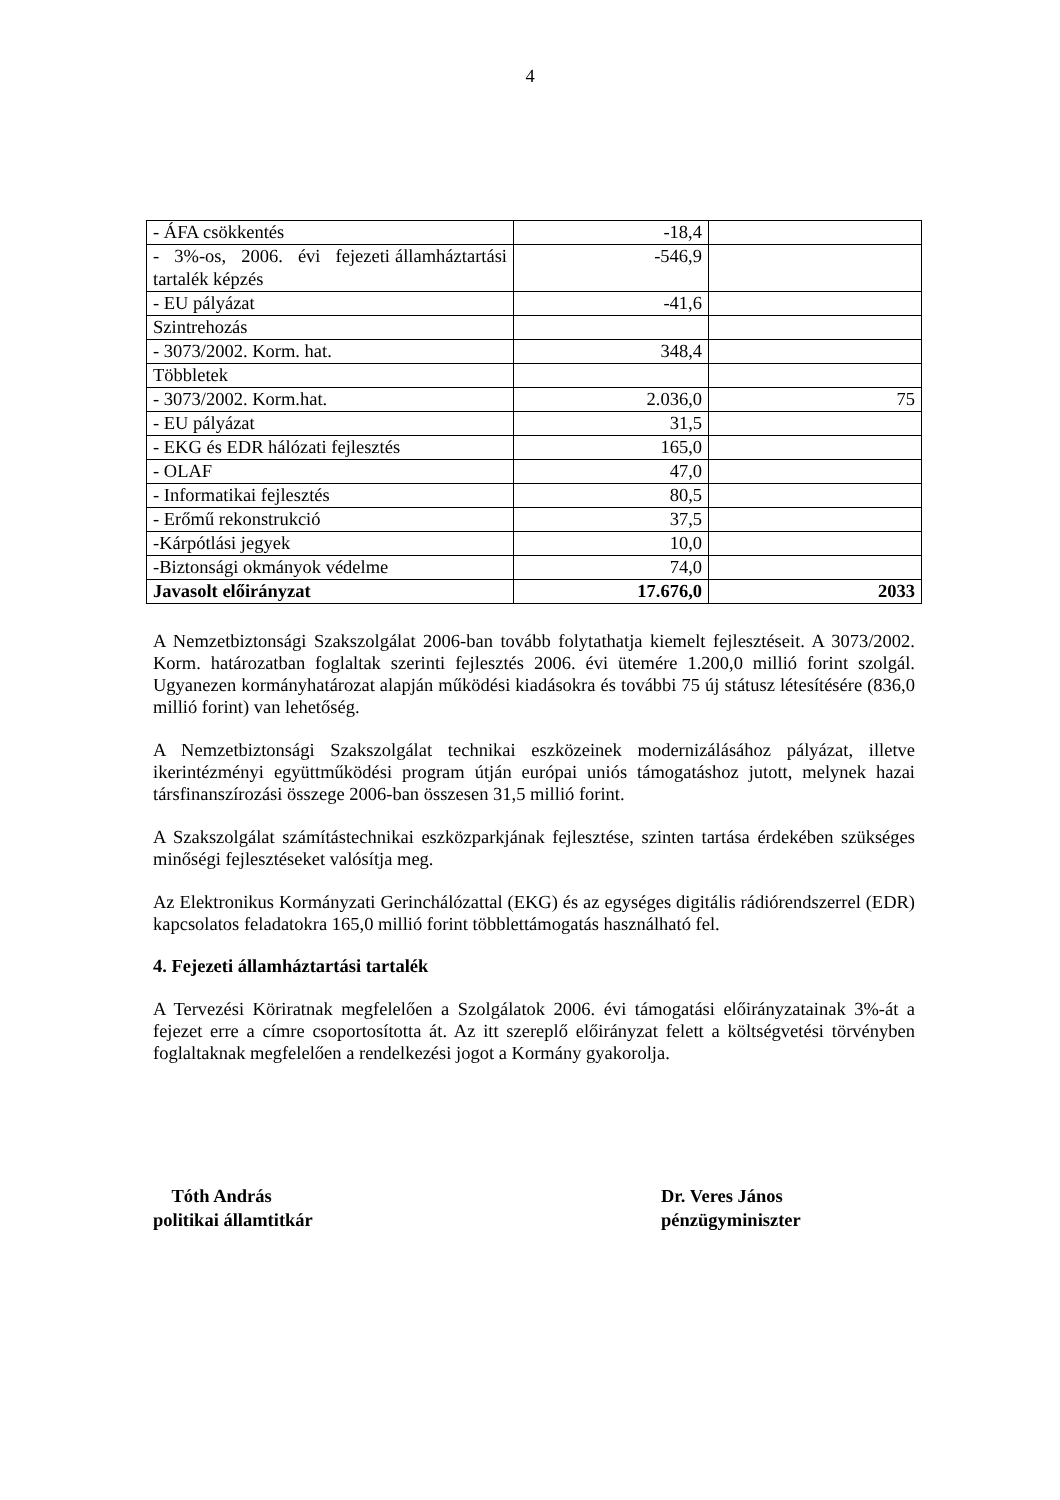4
| - ÁFA csökkentés | -18,4 | |
| - 3%-os, 2006. évi fejezeti államháztartási tartalék képzés | -546,9 | |
| - EU pályázat | -41,6 | |
| Szintrehozás | | |
| - 3073/2002. Korm. hat. | 348,4 | |
| Többletek | | |
| - 3073/2002. Korm.hat. | 2.036,0 | 75 |
| - EU pályázat | 31,5 | |
| - EKG és EDR hálózati fejlesztés | 165,0 | |
| - OLAF | 47,0 | |
| - Informatikai fejlesztés | 80,5 | |
| - Erőmű rekonstrukció | 37,5 | |
| -Kárpótlási jegyek | 10,0 | |
| -Biztonsági okmányok védelme | 74,0 | |
| Javasolt előirányzat | 17.676,0 | 2033 |
A Nemzetbiztonsági Szakszolgálat 2006-ban tovább folytathatja kiemelt fejlesztéseit. A 3073/2002. Korm. határozatban foglaltak szerinti fejlesztés 2006. évi ütemére 1.200,0 millió forint szolgál. Ugyanezen kormányhatározat alapján működési kiadásokra és további 75 új státusz létesítésére (836,0 millió forint) van lehetőség.
A Nemzetbiztonsági Szakszolgálat technikai eszközeinek modernizálásához pályázat, illetve ikerintézményi együttműködési program útján európai uniós támogatáshoz jutott, melynek hazai társfinanszírozási összege 2006-ban összesen 31,5 millió forint.
A Szakszolgálat számítástechnikai eszközparkjának fejlesztése, szinten tartása érdekében szükséges minőségi fejlesztéseket valósítja meg.
Az Elektronikus Kormányzati Gerinchálózattal (EKG) és az egységes digitális rádiórendszerrel (EDR) kapcsolatos feladatokra 165,0 millió forint többlettámogatás használható fel.
4. Fejezeti államháztartási tartalék
A Tervezési Köriratnak megfelelően a Szolgálatok 2006. évi támogatási előirányzatainak 3%-át a fejezet erre a címre csoportosította át. Az itt szereplő előirányzat felett a költségvetési törvényben foglaltaknak megfelelően a rendelkezési jogot a Kormány gyakorolja.
Tóth András
politikai államtitkár
Dr. Veres János
pénzügyminiszter